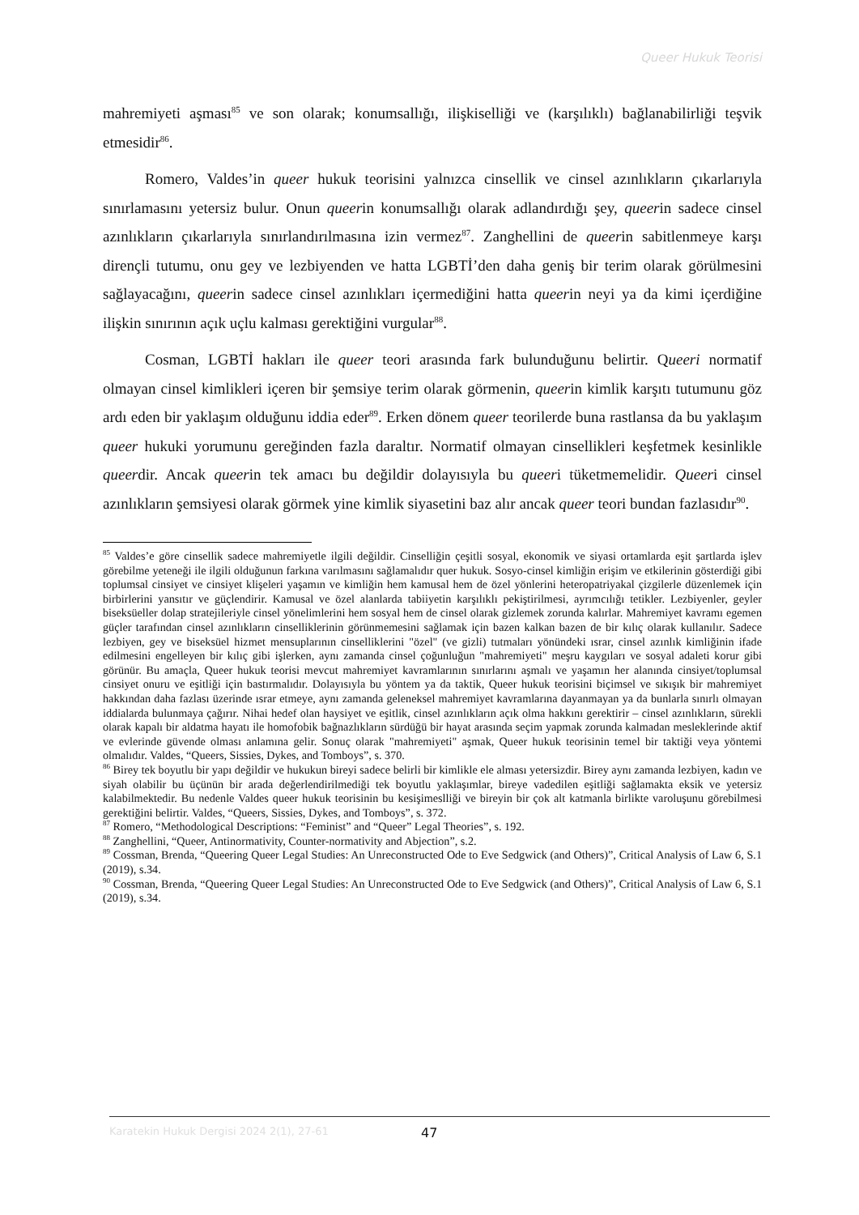Queer Hukuk Teorisi
mahremiyeti aşması<sup>85</sup> ve son olarak; konumsallığı, ilişkiselliği ve (karşılıklı) bağlanabilirliği teşvik etmesidir<sup>86</sup>.
Romero, Valdes’in queer hukuk teorisini yalnızca cinsellik ve cinsel azınlıkların çıkarlarıyla sınırlamasını yetersiz bulur. Onun queerin konumsallığı olarak adlandırdığı şey, queerin sadece cinsel azınlıkların çıkarlarıyla sınırlandırılmasına izin vermez<sup>87</sup>. Zanghellini de queerin sabitlenmeye karşı dirençli tutumu, onu gey ve lezbiyenden ve hatta LGBTİ’den daha geniş bir terim olarak görülmesini sağlayacağını, queerin sadece cinsel azınlıkları içermediğini hatta queerin neyi ya da kimi içerdiğine ilişkin sınırının açık uçlu kalması gerektiğini vurgular<sup>88</sup>.
Cosman, LGBTİ hakları ile queer teori arasında fark bulunduğunu belirtir. Queeri normatif olmayan cinsel kimlikleri içeren bir şemsiye terim olarak görmenin, queerin kimlik karşıtı tutumunu göz ardı eden bir yaklaşım olduğunu iddia eder<sup>89</sup>. Erken dönem queer teorilerde buna rastlansa da bu yaklaşım queer hukuki yorumunu gereğinden fazla daraltır. Normatif olmayan cinsellikleri keşfetmek kesinlikle queerdir. Ancak queerin tek amacı bu değildir dolayısıyla bu queeri tüketmemelidir. Queeri cinsel azınlıkların şemsiyesi olarak görmek yine kimlik siyasetini baz alır ancak queer teori bundan fazlasıdır<sup>90</sup>.
<sup>85</sup> Valdes’e göre cinsellik sadece mahremiyetle ilgili değildir. Cinselliğin çeşitli sosyal, ekonomik ve siyasi ortamlarda eşit şartlarda işlev görebilme yeteneği ile ilgili olduğunun farkına varılmasını sağlamalıdır quer hukuk. Sosyo-cinsel kimliğin erişim ve etkilerinin gösterdiği gibi toplumsal cinsiyet ve cinsiyet klişeleri yaşamın ve kimliğin hem kamusal hem de özel yönlerini heteropatriyakal çizgilerle düzenlemek için birbirlerini yansıtır ve güçlendirir. Kamusal ve özel alanlarda tabiiyetin karşılıklı pekiştirilmesi, ayrımcılığı tetikler. Lezbiyenler, geyler biseksüeller dolap stratejileriyle cinsel yönelimlerini hem sosyal hem de cinsel olarak gizlemek zorunda kalırlar. Mahremiyet kavramı egemen güçler tarafından cinsel azınlıkların cinselliklerinin görünmemesini sağlamak için bazen kalkan bazen de bir kılıç olarak kullanılır. Sadece lezbiyen, gey ve biseksüel hizmet mensuplarının cinselliklerini "özel" (ve gizli) tutmaları yönündeki ısrar, cinsel azınlık kimliğinin ifade edilmesini engelleyen bir kılıç gibi işlerken, aynı zamanda cinsel çoğunluğun "mahremiyeti" meşru kaygıları ve sosyal adaleti korur gibi görünür. Bu amaçla, Queer hukuk teorisi mevcut mahremiyet kavramlarının sınırlarını aşmalı ve yaşamın her alanında cinsiyet/toplumsal cinsiyet onuru ve eşitliği için bastırmalıdır. Dolayısıyla bu yöntem ya da taktik, Queer hukuk teorisini biçimsel ve sıkışık bir mahremiyet hakkından daha fazlası üzerinde ısrar etmeye, aynı zamanda geleneksel mahremiyet kavramlarına dayanmayan ya da bunlarla sınırlı olmayan iddialarda bulunmaya çağırır. Nihai hedef olan haysiyet ve eşitlik, cinsel azınlıkların açık olma hakkını gerektirir – cinsel azınlıkların, sürekli olarak kapalı bir aldatma hayatı ile homofobik bağnazlıkların sürdüğü bir hayat arasında seçim yapmak zorunda kalmadan mesleklerinde aktif ve evlerinde güvende olması anlamına gelir. Sonuç olarak "mahremiyeti" aşmak, Queer hukuk teorisinin temel bir taktiği veya yöntemi olmalıdır. Valdes, “Queers, Sissies, Dykes, and Tomboys”, s. 370.
<sup>86</sup> Birey tek boyutlu bir yapı değildir ve hukukun bireyi sadece belirli bir kimlikle ele alması yetersizdir. Birey aynı zamanda lezbiyen, kadın ve siyah olabilir bu üçünün bir arada değerlendirilmediği tek boyutlu yaklaşımlar, bireye vadedilen eşitliği sağlamakta eksik ve yetersiz kalabilmektedir. Bu nedenle Valdes queer hukuk teorisinin bu kesişimeslliği ve bireyin bir çok alt katmanla birlikte varoluşunu görebilmesi gerektiğini belirtir. Valdes, “Queers, Sissies, Dykes, and Tomboys”, s. 372.
<sup>87</sup> Romero, “Methodological Descriptions: “Feminist” and “Queer” Legal Theories”, s. 192.
<sup>88</sup> Zanghellini, “Queer, Antinormativity, Counter-normativity and Abjection”, s.2.
<sup>89</sup> Cossman, Brenda, “Queering Queer Legal Studies: An Unreconstructed Ode to Eve Sedgwick (and Others)”, Critical Analysis of Law 6, S.1 (2019), s.34.
<sup>90</sup> Cossman, Brenda, “Queering Queer Legal Studies: An Unreconstructed Ode to Eve Sedgwick (and Others)”, Critical Analysis of Law 6, S.1 (2019), s.34.
Karatekin Hukuk Dergisi 2024 2(1), 27-61 47